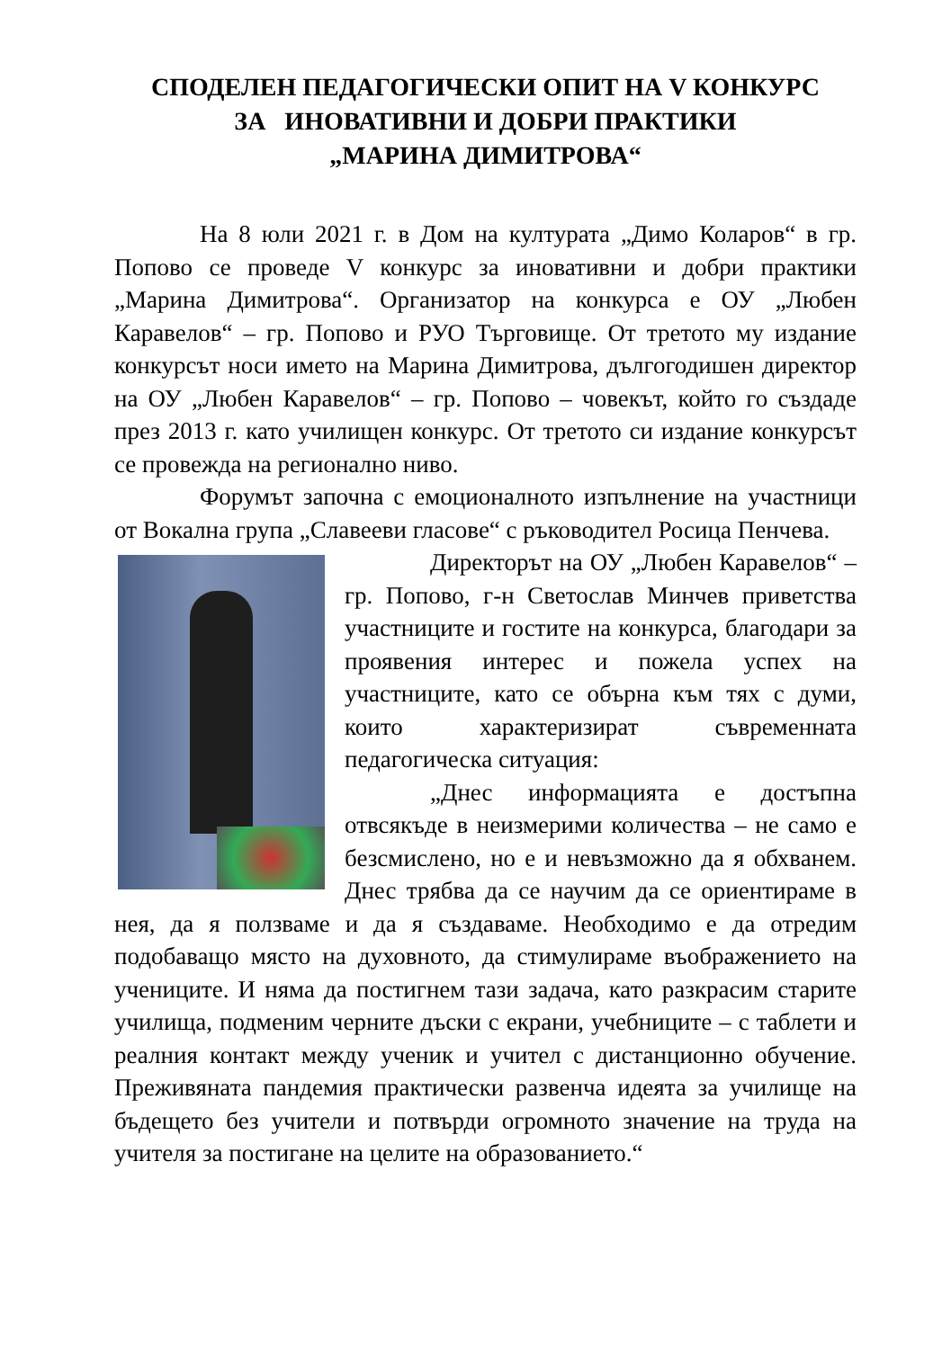СПОДЕЛЕН ПЕДАГОГИЧЕСКИ ОПИТ НА V КОНКУРС
ЗА ИНОВАТИВНИ И ДОБРИ ПРАКТИКИ
„МАРИНА ДИМИТРОВА“
На 8 юли 2021 г. в Дом на културата „Димо Коларов“ в гр. Попово се проведе V конкурс за иновативни и добри практики „Марина Димитрова“. Организатор на конкурса е ОУ „Любен Каравелов“ – гр. Попово и РУО Търговище. От третото му издание конкурсът носи името на Марина Димитрова, дългогодишен директор на ОУ „Любен Каравелов“ – гр. Попово – човекът, който го създаде през 2013 г. като училищен конкурс. От третото си издание конкурсът се провежда на регионално ниво.
Форумът започна с емоционалното изпълнение на участници от Вокална група „Славееви гласове“ с ръководител Росица Пенчева.
Директорът на ОУ „Любен Каравелов“ – гр. Попово, г-н Светослав Минчев приветства участниците и гостите на конкурса, благодари за проявения интерес и пожела успех на участниците, като се обърна към тях с думи, които характеризират съвременната педагогическа ситуация:
„Днес информацията е достъпна отвсякъде в неизмерими количества – не само е безсмислено, но е и невъзможно да я обхванем. Днес трябва да се научим да се ориентираме в нея, да я ползваме и да я създаваме. Необходимо е да отредим подобаващо място на духовното, да стимулираме въображението на учениците. И няма да постигнем тази задача, като разкрасим старите училища, подменим черните дъски с екрани, учебниците – с таблети и реалния контакт между ученик и учител с дистанционно обучение. Преживяната пандемия практически развенча идеята за училище на бъдещето без учители и потвърди огромното значение на труда на учителя за постигане на целите на образованието.“